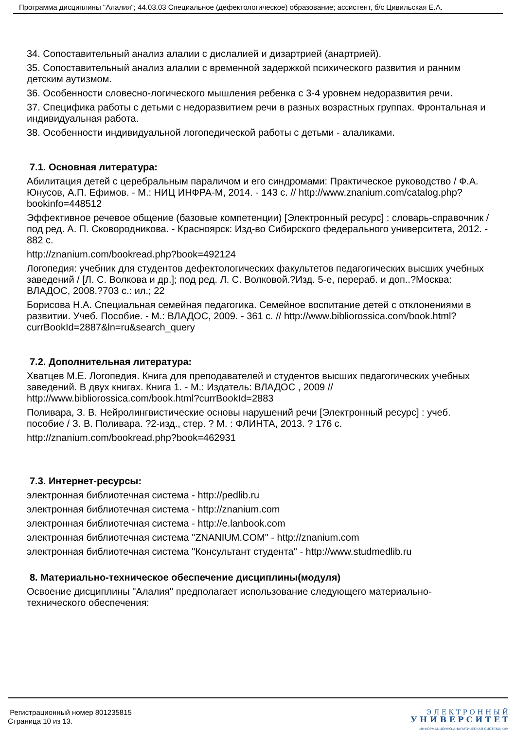Программа дисциплины "Алалия"; 44.03.03 Специальное (дефектологическое) образование; ассистент, б/с Цивильская Е.А.
34. Сопоставительный анализ алалии с дислалией и дизартрией (анартрией).
35. Сопоставительный анализ алалии с временной задержкой психического развития и ранним детским аутизмом.
36. Особенности словесно-логического мышления ребенка с 3-4 уровнем недоразвития речи.
37. Специфика работы с детьми с недоразвитием речи в разных возрастных группах. Фронтальная и индивидуальная работа.
38. Особенности индивидуальной логопедической работы с детьми - алаликами.
7.1. Основная литература:
Абилитация детей с церебральным параличом и его синдромами: Практическое руководство / Ф.А. Юнусов, А.П. Ефимов. - М.: НИЦ ИНФРА-М, 2014. - 143 с. // http://www.znanium.com/catalog.php?bookinfo=448512
Эффективное речевое общение (базовые компетенции) [Электронный ресурс] : словарь-справочник / под ред. А. П. Сковородникова. - Красноярск: Изд-во Сибирского федерального университета, 2012. - 882 с.
http://znanium.com/bookread.php?book=492124
Логопедия: учебник для студентов дефектологических факультетов педагогических высших учебных заведений / [Л. С. Волкова и др.]; под ред. Л. С. Волковой.?Изд. 5-е, перераб. и доп..?Москва: ВЛАДОС, 2008.?703 с.: ил.; 22
Борисова Н.А. Специальная семейная педагогика. Семейное воспитание детей с отклонениями в развитии. Учеб. Пособие. - М.: ВЛАДОС, 2009. - 361 с. // http://www.bibliorossica.com/book.html?currBookId=2887&ln=ru&search_query
7.2. Дополнительная литература:
Хватцев М.Е. Логопедия. Книга для преподавателей и студентов высших педагогических учебных заведений. В двух книгах. Книга 1. - М.: Издатель: ВЛАДОС , 2009 // http://www.bibliorossica.com/book.html?currBookId=2883
Поливара, З. В. Нейролингвистические основы нарушений речи [Электронный ресурс] : учеб. пособие / З. В. Поливара. ?2-изд., стер. ? М. : ФЛИНТА, 2013. ? 176 с.
http://znanium.com/bookread.php?book=462931
7.3. Интернет-ресурсы:
электронная библиотечная система - http://pedlib.ru
электронная библиотечная система - http://znanium.com
электронная библиотечная система - http://e.lanbook.com
электронная библиотечная система "ZNANIUM.COM" - http://znanium.com
электронная библиотечная система "Консультант студента" - http://www.studmedlib.ru
8. Материально-техническое обеспечение дисциплины(модуля)
Освоение дисциплины "Алалия" предполагает использование следующего материально-технического обеспечения:
Регистрационный номер 801235815
Страница 10 из 13.
Э Л Е К Т Р О Н Н Ы Й
У Н И В Е Р С И Т Е Т
ИНФОРМАЦИОННО-АНАЛИТИЧЕСКАЯ СИСТЕМА КФУ